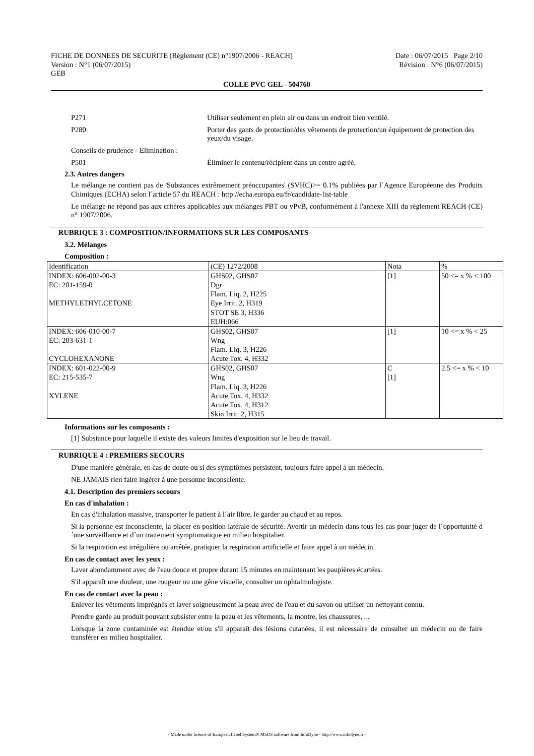FICHE DE DONNEES DE SECURITE (Règlement (CE) n°1907/2006 - REACH) Date : 06/07/2015 Page 2/10
Version : N°1 (06/07/2015) Révision : N°6 (06/07/2015)
GEB
COLLE PVC GEL - 504760
P271 Utiliser seulement en plein air ou dans un endroit bien ventilé.
P280 Porter des gants de protection/des vêtements de protection/un équipement de protection des yeux/du visage.
Conseils de prudence - Elimination :
P501 Éliminer le contenu/récipient dans un centre agréé.
2.3. Autres dangers
Le mélange ne contient pas de 'Substances extrêmement préoccupantes' (SVHC)>= 0.1% publiées par l´Agence Européenne des Produits Chimiques (ECHA) selon l´article 57 du REACH : http://echa.europa.eu/fr/candidate-list-table
Le mélange ne répond pas aux critères applicables aux mélanges PBT ou vPvB, conformément à l'annexe XIII du règlement REACH (CE) n° 1907/2006.
RUBRIQUE 3 : COMPOSITION/INFORMATIONS SUR LES COMPOSANTS
3.2. Mélanges
Composition :
| Identification | (CE) 1272/2008 | Nota | % |
| INDEX: 606-002-00-3 EC: 201-159-0 METHYLETHYLCETONE | GHS02, GHS07 Dgr Flam. Liq. 2, H225 Eye Irrit. 2, H319 STOT SE 3, H336 EUH:066 | [1] | 50 <= x % < 100 |
| INDEX: 606-010-00-7 EC: 203-631-1 CYCLOHEXANONE | GHS02, GHS07 Wng Flam. Liq. 3, H226 Acute Tox. 4, H332 | [1] | 10 <= x % < 25 |
| INDEX: 601-022-00-9 EC: 215-535-7 XYLENE | GHS02, GHS07 Wng Flam. Liq. 3, H226 Acute Tox. 4, H332 Acute Tox. 4, H312 Skin Irrit. 2, H315 | C [1] | 2.5 <= x % < 10 |
Informations sur les composants :
[1] Substance pour laquelle il existe des valeurs limites d'exposition sur le lieu de travail.
RUBRIQUE 4 : PREMIERS SECOURS
D'une manière générale, en cas de doute ou si des symptômes persistent, toujours faire appel à un médecin.
NE JAMAIS rien faire ingérer à une personne inconsciente.
4.1. Description des premiers secours
En cas d'inhalation :
En cas d'inhalation massive, transporter le patient à l´air libre, le garder au chaud et au repos.
Si la personne est inconsciente, la placer en position latérale de sécurité. Avertir un médecin dans tous les cas pour juger de l´opportunité d´une surveillance et d´un traitement symptomatique en milieu hospitalier.
Si la respiration est irrégulière ou arrêtée, pratiquer la respiration artificielle et faire appel à un médecin.
En cas de contact avec les yeux :
Laver abondamment avec de l'eau douce et propre durant 15 minutes en maintenant les paupières écartées.
S'il apparaît une douleur, une rougeur ou une gêne visuelle, consulter un ophtalmologiste.
En cas de contact avec la peau :
Enlever les vêtements imprégnés et laver soigneusement la peau avec de l'eau et du savon ou utiliser un nettoyant connu.
Prendre garde au produit pouvant subsister entre la peau et les vêtements, la montre, les chaussures, ...
Lorsque la zone contaminée est étendue et/ou s'il apparaît des lésions cutanées, il est nécessaire de consulter un médecin ou de faire transférer en milieu hospitalier.
- Made under licence of European Label System® MSDS software from InfoDyne - http://www.infodyne.fr -